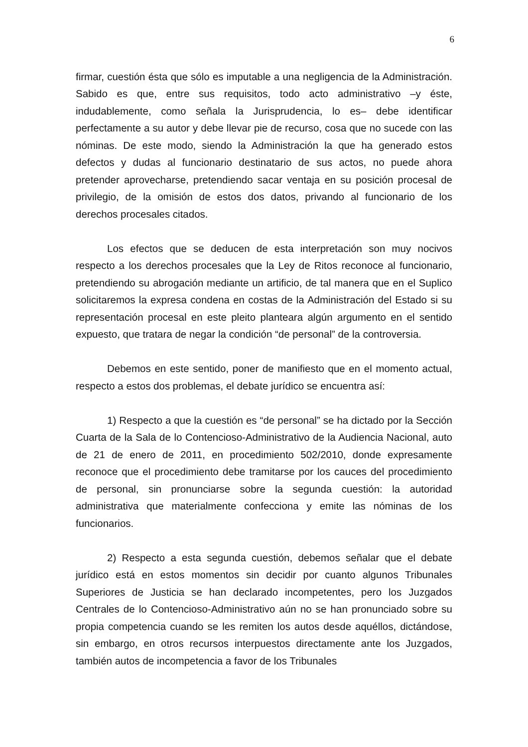6
firmar, cuestión ésta que sólo es imputable a una negligencia de la Administración. Sabido es que, entre sus requisitos, todo acto administrativo –y éste, indudablemente, como señala la Jurisprudencia, lo es– debe identificar perfectamente a su autor y debe llevar pie de recurso, cosa que no sucede con las nóminas. De este modo, siendo la Administración la que ha generado estos defectos y dudas al funcionario destinatario de sus actos, no puede ahora pretender aprovecharse, pretendiendo sacar ventaja en su posición procesal de privilegio, de la omisión de estos dos datos, privando al funcionario de los derechos procesales citados.
Los efectos que se deducen de esta interpretación son muy nocivos respecto a los derechos procesales que la Ley de Ritos reconoce al funcionario, pretendiendo su abrogación mediante un artificio, de tal manera que en el Suplico solicitaremos la expresa condena en costas de la Administración del Estado si su representación procesal en este pleito planteara algún argumento en el sentido expuesto, que tratara de negar la condición “de personal” de la controversia.
Debemos en este sentido, poner de manifiesto que en el momento actual, respecto a estos dos problemas, el debate jurídico se encuentra así:
1) Respecto a que la cuestión es “de personal” se ha dictado por la Sección Cuarta de la Sala de lo Contencioso-Administrativo de la Audiencia Nacional, auto de 21 de enero de 2011, en procedimiento 502/2010, donde expresamente reconoce que el procedimiento debe tramitarse por los cauces del procedimiento de personal, sin pronunciarse sobre la segunda cuestión: la autoridad administrativa que materialmente confecciona y emite las nóminas de los funcionarios.
2) Respecto a esta segunda cuestión, debemos señalar que el debate jurídico está en estos momentos sin decidir por cuanto algunos Tribunales Superiores de Justicia se han declarado incompetentes, pero los Juzgados Centrales de lo Contencioso-Administrativo aún no se han pronunciado sobre su propia competencia cuando se les remiten los autos desde aquéllos, dictándose, sin embargo, en otros recursos interpuestos directamente ante los Juzgados, también autos de incompetencia a favor de los Tribunales